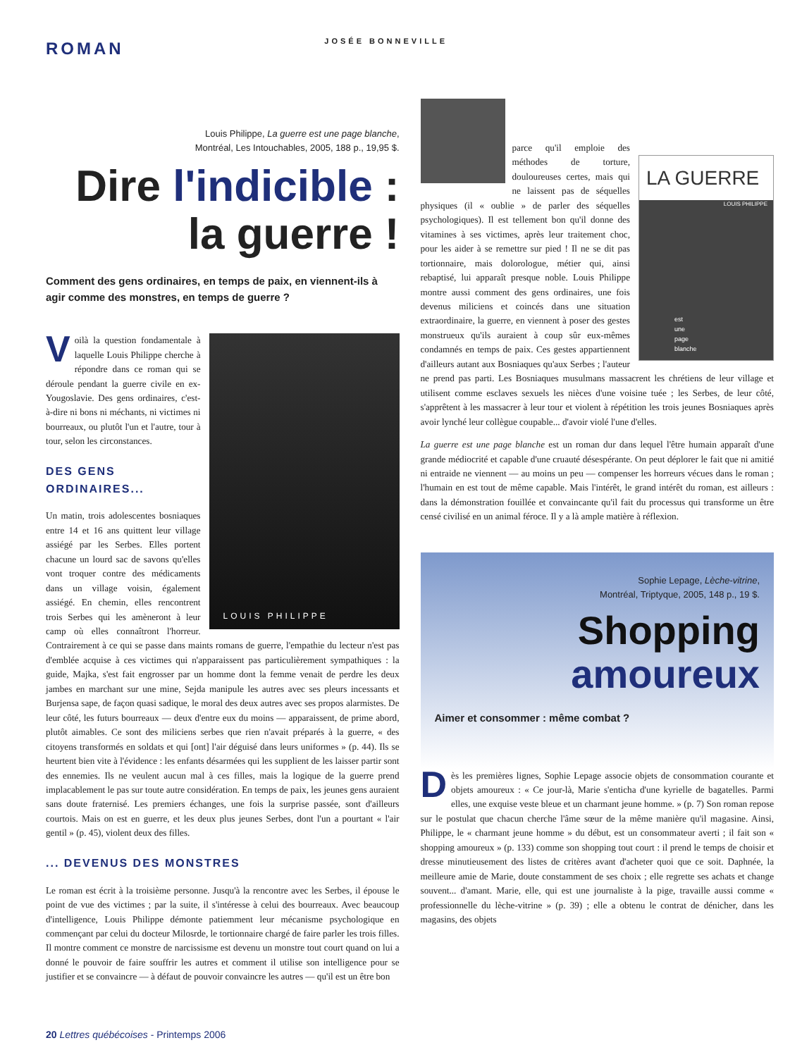ROMAN
JOSÉE BONNEVILLE
Louis Philippe, La guerre est une page blanche,
Montréal, Les Intouchables, 2005, 188 p., 19,95 $.
Dire l'indicible :
la guerre !
Comment des gens ordinaires, en temps de paix, en viennent-ils à agir comme des monstres, en temps de guerre ?
LOUIS PHILIPPE
Voilà la question fondamentale à laquelle Louis Philippe cherche à répondre dans ce roman qui se déroule pendant la guerre civile en ex-Yougoslavie. Des gens ordinaires, c'est-à-dire ni bons ni méchants, ni victimes ni bourreaux, ou plutôt l'un et l'autre, tour à tour, selon les circonstances.
DES GENS ORDINAIRES...
Un matin, trois adolescentes bosniaques entre 14 et 16 ans quittent leur village assiégé par les Serbes. Elles portent chacune un lourd sac de savons qu'elles vont troquer contre des médicaments dans un village voisin, également assiégé. En chemin, elles rencontrent trois Serbes qui les amèneront à leur camp où elles connaîtront l'horreur. Contrairement à ce qui se passe dans maints romans de guerre, l'empathie du lecteur n'est pas d'emblée acquise à ces victimes qui n'apparaissent pas particulièrement sympathiques : la guide, Majka, s'est fait engrosser par un homme dont la femme venait de perdre les deux jambes en marchant sur une mine, Sejda manipule les autres avec ses pleurs incessants et Burjensa sape, de façon quasi sadique, le moral des deux autres avec ses propos alarmistes. De leur côté, les futurs bourreaux — deux d'entre eux du moins — apparaissent, de prime abord, plutôt aimables. Ce sont des miliciens serbes que rien n'avait préparés à la guerre, « des citoyens transformés en soldats et qui [ont] l'air déguisé dans leurs uniformes » (p. 44). Ils se heurtent bien vite à l'évidence : les enfants désarmées qui les supplient de les laisser partir sont des ennemies. Ils ne veulent aucun mal à ces filles, mais la logique de la guerre prend implacablement le pas sur toute autre considération. En temps de paix, les jeunes gens auraient sans doute fraternisé. Les premiers échanges, une fois la surprise passée, sont d'ailleurs courtois. Mais on est en guerre, et les deux plus jeunes Serbes, dont l'un a pourtant « l'air gentil » (p. 45), violent deux des filles.
... DEVENUS DES MONSTRES
Le roman est écrit à la troisième personne. Jusqu'à la rencontre avec les Serbes, il épouse le point de vue des victimes ; par la suite, il s'intéresse à celui des bourreaux. Avec beaucoup d'intelligence, Louis Philippe démonte patiemment leur mécanisme psychologique en commençant par celui du docteur Milosrde, le tortionnaire chargé de faire parler les trois filles. Il montre comment ce monstre de narcissisme est devenu un monstre tout court quand on lui a donné le pouvoir de faire souffrir les autres et comment il utilise son intelligence pour se justifier et se convaincre — à défaut de pouvoir convaincre les autres — qu'il est un être bon
LA GUERRE
LOUIS PHILIPPE
est
une
page
blanche
parce qu'il emploie des méthodes de torture, douloureuses certes, mais qui ne laissent pas de séquelles physiques (il « oublie » de parler des séquelles psychologiques). Il est tellement bon qu'il donne des vitamines à ses victimes, après leur traitement choc, pour les aider à se remettre sur pied ! Il ne se dit pas tortionnaire, mais dolorologue, métier qui, ainsi rebaptisé, lui apparaît presque noble. Louis Philippe montre aussi comment des gens ordinaires, une fois devenus miliciens et coincés dans une situation extraordinaire, la guerre, en viennent à poser des gestes monstrueux qu'ils auraient à coup sûr eux-mêmes condamnés en temps de paix. Ces gestes appartiennent d'ailleurs autant aux Bosniaques qu'aux Serbes ; l'auteur ne prend pas parti. Les Bosniaques musulmans massacrent les chrétiens de leur village et utilisent comme esclaves sexuels les nièces d'une voisine tuée ; les Serbes, de leur côté, s'apprêtent à les massacrer à leur tour et violent à répétition les trois jeunes Bosniaques après avoir lynché leur collègue coupable... d'avoir violé l'une d'elles.
La guerre est une page blanche est un roman dur dans lequel l'être humain apparaît d'une grande médiocrité et capable d'une cruauté désespérante. On peut déplorer le fait que ni amitié ni entraide ne viennent — au moins un peu — compenser les horreurs vécues dans le roman ; l'humain en est tout de même capable. Mais l'intérêt, le grand intérêt du roman, est ailleurs : dans la démonstration fouillée et convaincante qu'il fait du processus qui transforme un être censé civilisé en un animal féroce. Il y a là ample matière à réflexion.
Sophie Lepage, Lèche-vitrine,
Montréal, Triptyque, 2005, 148 p., 19 $.
Shopping
amoureux
Aimer et consommer : même combat ?
Dès les premières lignes, Sophie Lepage associe objets de consommation courante et objets amoureux : « Ce jour-là, Marie s'enticha d'une kyrielle de bagatelles. Parmi elles, une exquise veste bleue et un charmant jeune homme. » (p. 7) Son roman repose sur le postulat que chacun cherche l'âme sœur de la même manière qu'il magasine. Ainsi, Philippe, le « charmant jeune homme » du début, est un consommateur averti ; il fait son « shopping amoureux » (p. 133) comme son shopping tout court : il prend le temps de choisir et dresse minutieusement des listes de critères avant d'acheter quoi que ce soit. Daphnée, la meilleure amie de Marie, doute constamment de ses choix ; elle regrette ses achats et change souvent... d'amant. Marie, elle, qui est une journaliste à la pige, travaille aussi comme « professionnelle du lèche-vitrine » (p. 39) ; elle a obtenu le contrat de dénicher, dans les magasins, des objets
20 Lettres québécoises - Printemps 2006